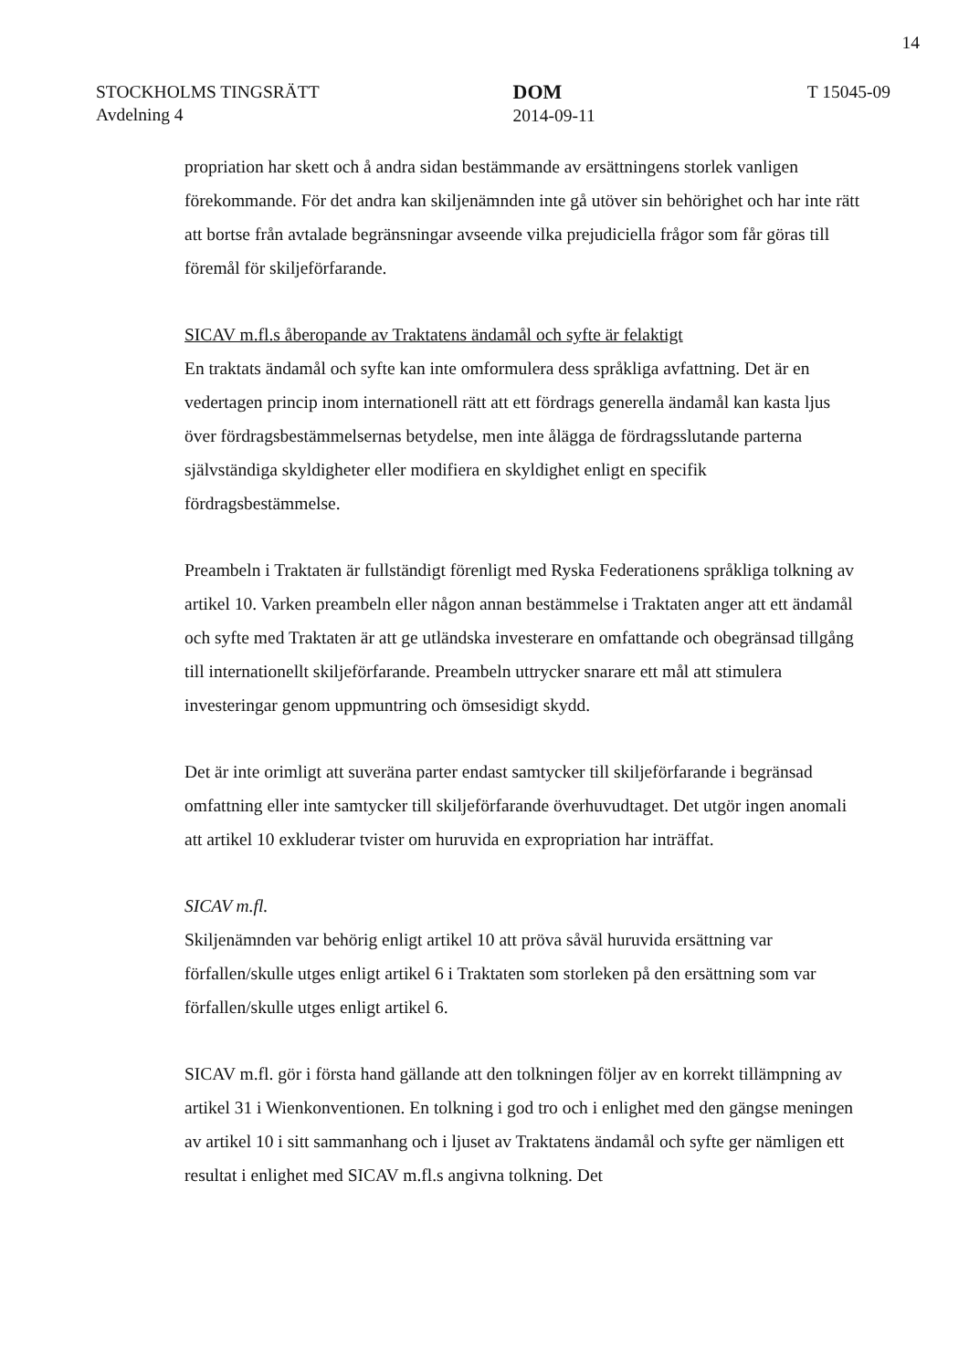14
STOCKHOLMS TINGSRÄTT
Avdelning 4
DOM
2014-09-11
T 15045-09
propriation har skett och å andra sidan bestämmande av ersättningens storlek vanligen förekommande. För det andra kan skiljenämnden inte gå utöver sin behörighet och har inte rätt att bortse från avtalade begränsningar avseende vilka prejudiciella frågor som får göras till föremål för skiljeförfarande.
SICAV m.fl.s åberopande av Traktatens ändamål och syfte är felaktigt
En traktats ändamål och syfte kan inte omformulera dess språkliga avfattning. Det är en vedertagen princip inom internationell rätt att ett fördrags generella ändamål kan kasta ljus över fördragsbestämmelsernas betydelse, men inte ålägga de fördragsslutande parterna självständiga skyldigheter eller modifiera en skyldighet enligt en specifik fördragsbestämmelse.
Preambeln i Traktaten är fullständigt förenligt med Ryska Federationens språkliga tolkning av artikel 10. Varken preambeln eller någon annan bestämmelse i Traktaten anger att ett ändamål och syfte med Traktaten är att ge utländska investerare en omfattande och obegränsad tillgång till internationellt skiljeförfarande. Preambeln uttrycker snarare ett mål att stimulera investeringar genom uppmuntring och ömsesidigt skydd.
Det är inte orimligt att suveräna parter endast samtycker till skiljeförfarande i begränsad omfattning eller inte samtycker till skiljeförfarande överhuvudtaget. Det utgör ingen anomali att artikel 10 exkluderar tvister om huruvida en expropriation har inträffat.
SICAV m.fl.
Skiljenämnden var behörig enligt artikel 10 att pröva såväl huruvida ersättning var förfallen/skulle utges enligt artikel 6 i Traktaten som storleken på den ersättning som var förfallen/skulle utges enligt artikel 6.
SICAV m.fl. gör i första hand gällande att den tolkningen följer av en korrekt tillämpning av artikel 31 i Wienkonventionen. En tolkning i god tro och i enlighet med den gängse meningen av artikel 10 i sitt sammanhang och i ljuset av Traktatens ändamål och syfte ger nämligen ett resultat i enlighet med SICAV m.fl.s angivna tolkning. Det